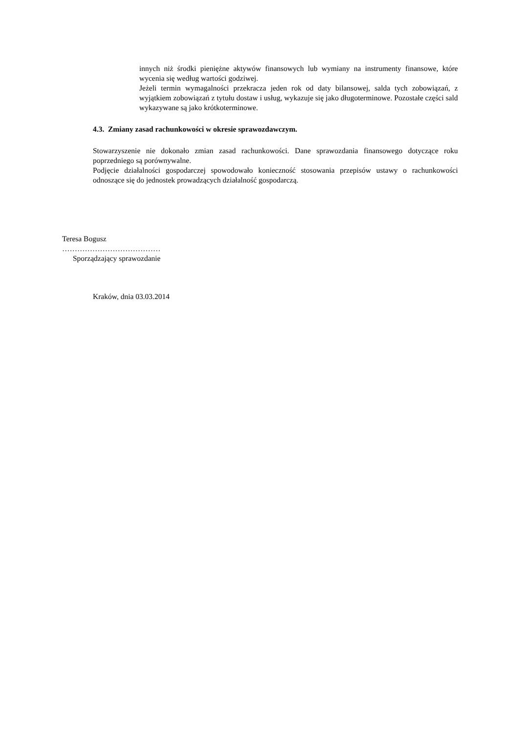innych niż środki pieniężne aktywów finansowych lub wymiany na instrumenty finansowe, które wycenia się według wartości godziwej.
Jeżeli termin wymagalności przekracza jeden rok od daty bilansowej, salda tych zobowiązań, z wyjątkiem zobowiązań z tytułu dostaw i usług, wykazuje się jako długoterminowe. Pozostałe części sald wykazywane są jako krótkoterminowe.
4.3. Zmiany zasad rachunkowości w okresie sprawozdawczym.
Stowarzyszenie nie dokonało zmian zasad rachunkowości. Dane sprawozdania finansowego dotyczące roku poprzedniego są porównywalne.
Podjęcie działalności gospodarczej spowodowało konieczność stosowania przepisów ustawy o rachunkowości odnoszące się do jednostek prowadzących działalność gospodarczą.
Teresa Bogusz
…………………………………
Sporządzający sprawozdanie
Kraków, dnia 03.03.2014